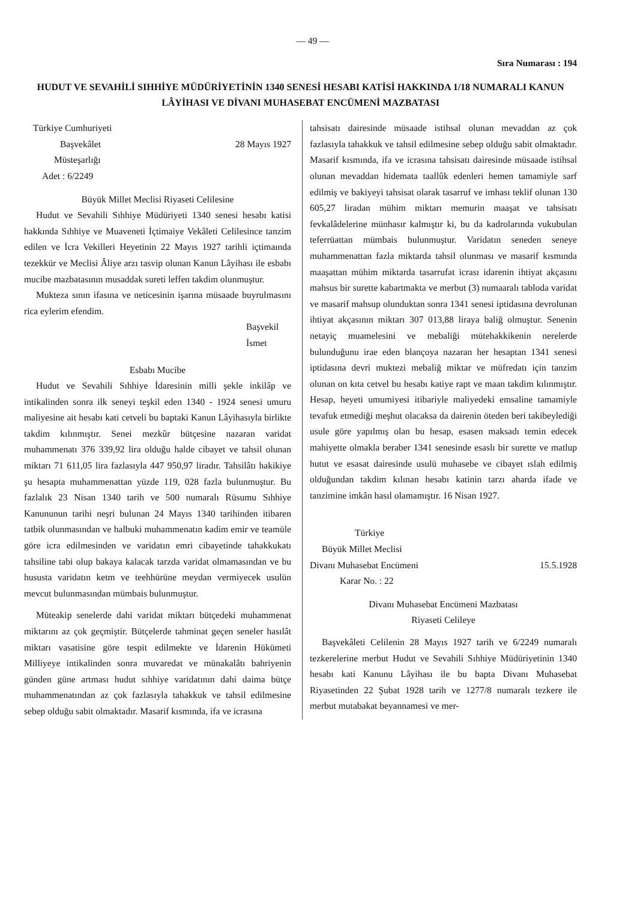— 49 —
Sıra Numarası : 194
HUDUT VE SEVAHİLİ SIHHİYE MÜDÜRİYETİNİN 1340 SENESİ HESABI KATİSİ HAKKINDA 1/18 NUMARALI KANUN LÂYİHASI VE DİVANI MUHASEBAT ENCÜMENİ MAZBATASI
Türkiye Cumhuriyeti
Başvekâlet 28 Mayıs 1927
Müsteşarlığı
Adet : 6/2249
Büyük Millet Meclisi Riyaseti Celilesine
Hudut ve Sevahili Sıhhiye Müdüriyeti 1340 senesi hesabı katisi hakkında Sıhhiye ve Muaveneti İçtimaiye Vekâleti Celilesince tanzim edilen ve İcra Vekilleri Heyetinin 22 Mayıs 1927 tarihli içtimaında tezekkür ve Meclisi Âliye arzı tasvip olunan Kanun Lâyihası ile esbabı mucibe mazbatasının musaddak sureti leffen takdim olunmuştur.
Mukteza sının ifasına ve neticesinin işarına müsaade buyrulmasını rica eylerim efendim.
Başvekil
İsmet
Esbabı Mucibe
Hudut ve Sevahili Sıhhiye İdaresinin milli şekle inkilâp ve intikalinden sonra ilk seneyi teşkil eden 1340 - 1924 senesi umuru maliyesine ait hesabı kati cetveli bu baptaki Kanun Lâyihasıyla birlikte takdim kılınmıştır. Senei mezkûr bütçesine nazaran varidat muhammenatı 376 339,92 lira olduğu halde cibayet ve tahsil olunan miktarı 71 611,05 lira fazlasıyla 447 950,97 liradır. Tahsilâtı hakikiye şu hesapta muhammenattan yüzde 119, 028 fazla bulunmuştur. Bu fazlalık 23 Nisan 1340 tarih ve 500 numaralı Rüsumu Sıhhiye Kanununun tarihi neşri bulunan 24 Mayıs 1340 tarihinden itibaren tatbik olunmasından ve halbuki muhammenatın kadim emir ve teamüle göre icra edilmesinden ve varidatın emri cibayetinde tahakkukatı tahsiline tabi olup bakaya kalacak tarzda varidat olmamasından ve bu hususta varidatın ketm ve teehhürüne meydan vermiyecek usulün mevcut bulunmasından mümbais bulunmuştur.
Müteakip senelerde dahi varidat miktarı bütçedeki muhammenat miktarını az çok geçmiştir. Bütçelerde tahminat geçen seneler hasılât miktarı vasatisine göre tespit edilmekte ve İdarenin Hükümeti Milliyeye intikalinden sonra muvaredat ve münakalâtı bahriyenin günden güne artması hudut sıhhiye varidatının dahi daima bütçe muhammenatından az çok fazlasıyla tahakkuk ve tahsil edilmesine sebep olduğu sabit olmaktadır. Masarif kısmında, ifa ve icrasına
tahsisatı dairesinde müsaade istihsal olunan mevaddan az çok fazlasıyla tahakkuk ve tahsil edilmesine sebep olduğu sabit olmaktadır. Masarif kısmında, ifa ve icrasına tahsisatı dairesinde müsaade istihsal olunan mevaddan hidemata taallûk edenleri hemen tamamiyle sarf edilmiş ve bakiyeyi tahsisat olarak tasarruf ve imhası teklif olunan 130 605,27 liradan mühim miktarı memurin maaşat ve tahsisatı fevkalâdelerine münhasır kalmıştır ki, bu da kadrolarında vukubulan teferrüattan mümbais bulunmuştur. Varidatın seneden seneye muhammenattan fazla miktarda tahsil olunması ve masarif kısmında maaşattan mühim miktarda tasarrufat icrası idarenin ihtiyat akçasını mahsus bir surette kabartmakta ve merbut (3) numaaralı tabloda varidat ve masarif mahsup olunduktan sonra 1341 senesi iptidasına devrolunan ihtiyat akçasının miktarı 307 013,88 liraya baliğ olmuştur. Senenin netayiç muamelesini ve mebaliği mütehakkikenin nerelerde bulunduğunu irae eden blançoya nazaran her hesaptan 1341 senesi iptidasına devri muktezi mebaliğ miktar ve müfredatı için tanzim olunan on kıta cetvel bu hesabı katiye rapt ve maan takdim kılınmıştır. Hesap, heyeti umumiyesi itibariyle maliyedeki emsaline tamamiyle tevafuk etmediği meşhut olacaksa da dairenin öteden beri takibeylediği usule göre yapılmış olan bu hesap, esasen maksadı temin edecek mahiyette olmakla beraber 1341 senesinde esaslı bir surette ve matlup hutut ve esasat dairesinde usulü muhasebe ve cibayet ıslah edilmiş olduğundan takdim kılınan hesabı katinin tarzı aharda ifade ve tanzimine imkân hasıl olamamıştır. 16 Nisan 1927.
Türkiye
Büyük Millet Meclisi
Divanı Muhasebat Encümeni 15.5.1928
Karar No. : 22
Divanı Muhasebat Encümeni Mazbatası
Riyaseti Celileye
Başvekâleti Celilenin 28 Mayıs 1927 tarih ve 6/2249 numaralı tezkerelerine merbut Hudut ve Sevahili Sıhhiye Müdüriyetinin 1340 hesabı kati Kanunu Lâyihası ile bu bapta Divanı Muhasebat Riyasetinden 22 Şubat 1928 tarih ve 1277/8 numaralı tezkere ile merbut mutabakat beyannamesi ve mer-